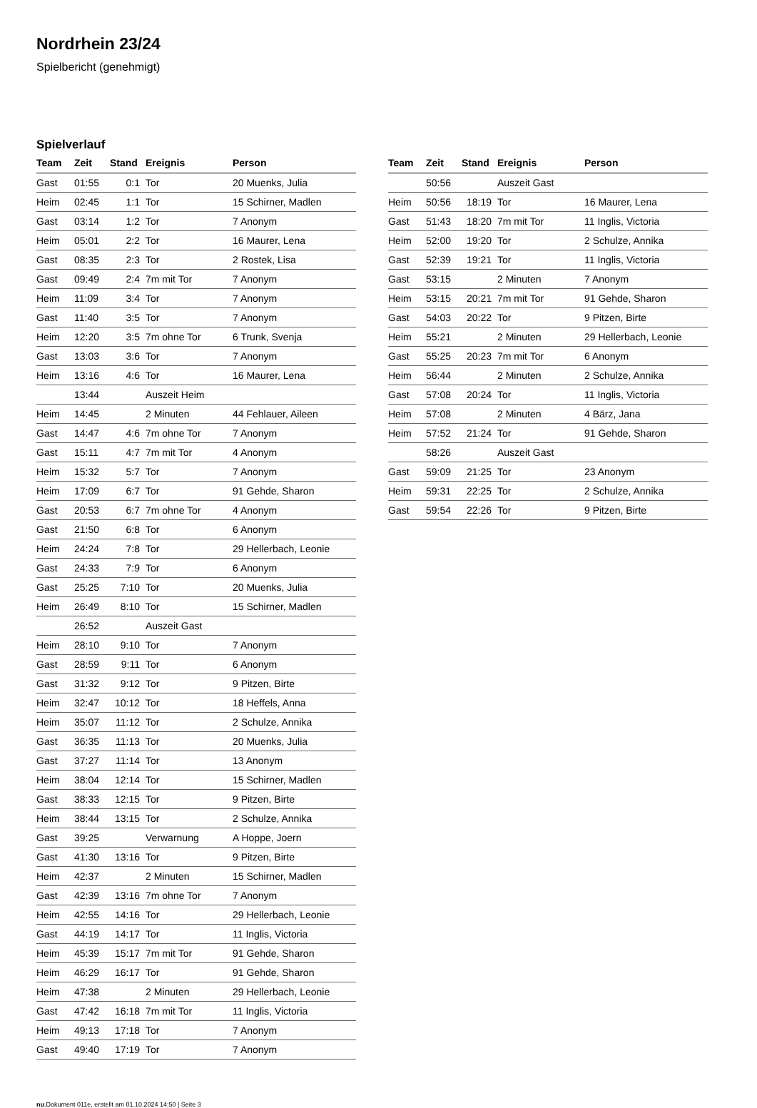Nordrhein 23/24
Spielbericht (genehmigt)
Spielverlauf
| Team | Zeit | Stand | Ereignis | Person |
| --- | --- | --- | --- | --- |
| Gast | 01:55 | 0:1 | Tor | 20 Muenks, Julia |
| Heim | 02:45 | 1:1 | Tor | 15 Schirner, Madlen |
| Gast | 03:14 | 1:2 | Tor | 7 Anonym |
| Heim | 05:01 | 2:2 | Tor | 16 Maurer, Lena |
| Gast | 08:35 | 2:3 | Tor | 2 Rostek, Lisa |
| Gast | 09:49 | 2:4 | 7m mit Tor | 7 Anonym |
| Heim | 11:09 | 3:4 | Tor | 7 Anonym |
| Gast | 11:40 | 3:5 | Tor | 7 Anonym |
| Heim | 12:20 | 3:5 | 7m ohne Tor | 6 Trunk, Svenja |
| Gast | 13:03 | 3:6 | Tor | 7 Anonym |
| Heim | 13:16 | 4:6 | Tor | 16 Maurer, Lena |
| | 13:44 | | Auszeit Heim | |
| Heim | 14:45 | | 2 Minuten | 44 Fehlauer, Aileen |
| Gast | 14:47 | 4:6 | 7m ohne Tor | 7 Anonym |
| Gast | 15:11 | 4:7 | 7m mit Tor | 4 Anonym |
| Heim | 15:32 | 5:7 | Tor | 7 Anonym |
| Heim | 17:09 | 6:7 | Tor | 91 Gehde, Sharon |
| Gast | 20:53 | 6:7 | 7m ohne Tor | 4 Anonym |
| Gast | 21:50 | 6:8 | Tor | 6 Anonym |
| Heim | 24:24 | 7:8 | Tor | 29 Hellerbach, Leonie |
| Gast | 24:33 | 7:9 | Tor | 6 Anonym |
| Gast | 25:25 | 7:10 | Tor | 20 Muenks, Julia |
| Heim | 26:49 | 8:10 | Tor | 15 Schirner, Madlen |
| | 26:52 | | Auszeit Gast | |
| Heim | 28:10 | 9:10 | Tor | 7 Anonym |
| Gast | 28:59 | 9:11 | Tor | 6 Anonym |
| Gast | 31:32 | 9:12 | Tor | 9 Pitzen, Birte |
| Heim | 32:47 | 10:12 | Tor | 18 Heffels, Anna |
| Heim | 35:07 | 11:12 | Tor | 2 Schulze, Annika |
| Gast | 36:35 | 11:13 | Tor | 20 Muenks, Julia |
| Gast | 37:27 | 11:14 | Tor | 13 Anonym |
| Heim | 38:04 | 12:14 | Tor | 15 Schirner, Madlen |
| Gast | 38:33 | 12:15 | Tor | 9 Pitzen, Birte |
| Heim | 38:44 | 13:15 | Tor | 2 Schulze, Annika |
| Gast | 39:25 | | Verwarnung | A Hoppe, Joern |
| Gast | 41:30 | 13:16 | Tor | 9 Pitzen, Birte |
| Heim | 42:37 | | 2 Minuten | 15 Schirner, Madlen |
| Gast | 42:39 | 13:16 | 7m ohne Tor | 7 Anonym |
| Heim | 42:55 | 14:16 | Tor | 29 Hellerbach, Leonie |
| Gast | 44:19 | 14:17 | Tor | 11 Inglis, Victoria |
| Heim | 45:39 | 15:17 | 7m mit Tor | 91 Gehde, Sharon |
| Heim | 46:29 | 16:17 | Tor | 91 Gehde, Sharon |
| Heim | 47:38 | | 2 Minuten | 29 Hellerbach, Leonie |
| Gast | 47:42 | 16:18 | 7m mit Tor | 11 Inglis, Victoria |
| Heim | 49:13 | 17:18 | Tor | 7 Anonym |
| Gast | 49:40 | 17:19 | Tor | 7 Anonym |
| Team | Zeit | Stand | Ereignis | Person |
| --- | --- | --- | --- | --- |
| | 50:56 | | Auszeit Gast | |
| Heim | 50:56 | 18:19 | Tor | 16 Maurer, Lena |
| Gast | 51:43 | 18:20 | 7m mit Tor | 11 Inglis, Victoria |
| Heim | 52:00 | 19:20 | Tor | 2 Schulze, Annika |
| Gast | 52:39 | 19:21 | Tor | 11 Inglis, Victoria |
| Gast | 53:15 | | 2 Minuten | 7 Anonym |
| Heim | 53:15 | 20:21 | 7m mit Tor | 91 Gehde, Sharon |
| Gast | 54:03 | 20:22 | Tor | 9 Pitzen, Birte |
| Heim | 55:21 | | 2 Minuten | 29 Hellerbach, Leonie |
| Gast | 55:25 | 20:23 | 7m mit Tor | 6 Anonym |
| Heim | 56:44 | | 2 Minuten | 2 Schulze, Annika |
| Gast | 57:08 | 20:24 | Tor | 11 Inglis, Victoria |
| Heim | 57:08 | | 2 Minuten | 4 Bärz, Jana |
| Heim | 57:52 | 21:24 | Tor | 91 Gehde, Sharon |
| | 58:26 | | Auszeit Gast | |
| Gast | 59:09 | 21:25 | Tor | 23 Anonym |
| Heim | 59:31 | 22:25 | Tor | 2 Schulze, Annika |
| Gast | 59:54 | 22:26 | Tor | 9 Pitzen, Birte |
nu.Dokument 011e, erstellt am 01.10.2024 14:50 | Seite 3